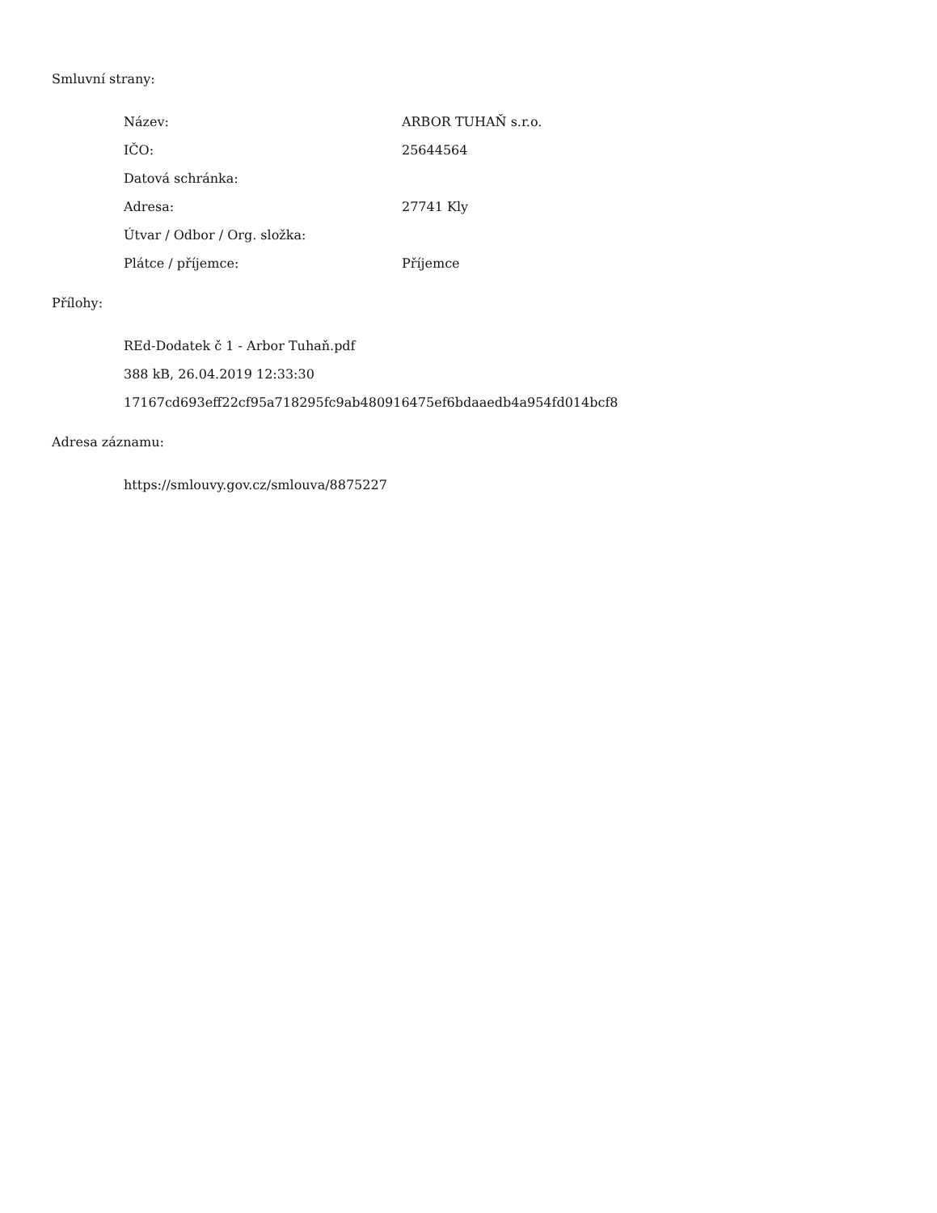Smluvní strany:
| Název: | ARBOR TUHAŇ s.r.o. |
| IČO: | 25644564 |
| Datová schránka: | |
| Adresa: | 27741 Kly |
| Útvar / Odbor / Org. složka: | |
| Plátce / příjemce: | Příjemce |
Přílohy:
REd-Dodatek č 1 - Arbor Tuhaň.pdf
388 kB, 26.04.2019 12:33:30
17167cd693eff22cf95a718295fc9ab480916475ef6bdaaedb4a954fd014bcf8
Adresa záznamu:
https://smlouvy.gov.cz/smlouva/8875227